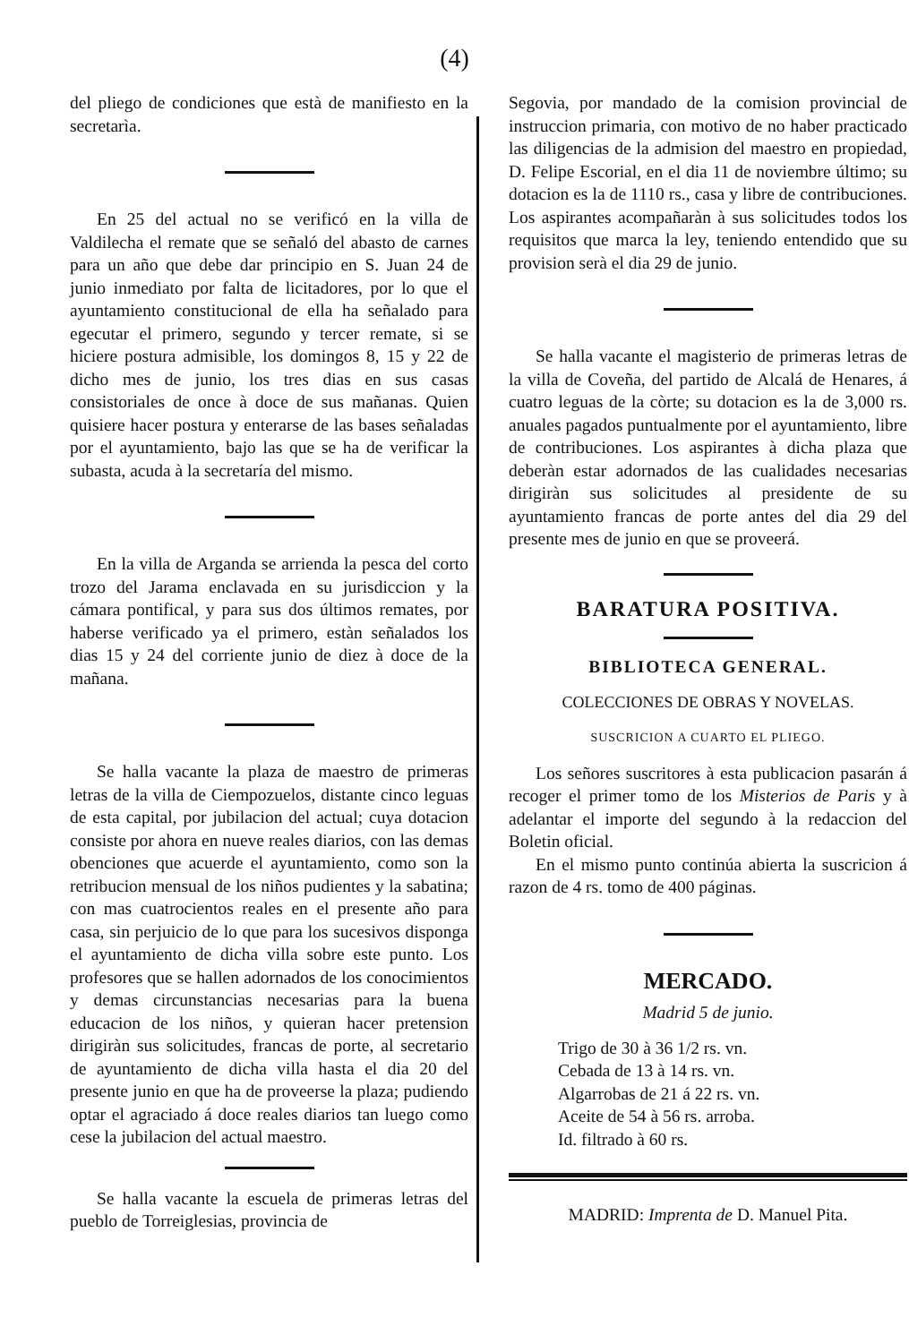(4)
del pliego de condiciones que està de manifiesto en la secretarìa.
En 25 del actual no se verificó en la villa de Valdilecha el remate que se señaló del abasto de carnes para un año que debe dar principio en S. Juan 24 de junio inmediato por falta de licitadores, por lo que el ayuntamiento constitucional de ella ha señalado para egecutar el primero, segundo y tercer remate, si se hiciere postura admisible, los domingos 8, 15 y 22 de dicho mes de junio, los tres dias en sus casas consistoriales de once à doce de sus mañanas. Quien quisiere hacer postura y enterarse de las bases señaladas por el ayuntamiento, bajo las que se ha de verificar la subasta, acuda à la secretaría del mismo.
En la villa de Arganda se arrienda la pesca del corto trozo del Jarama enclavada en su jurisdiccion y la cámara pontifical, y para sus dos últimos remates, por haberse verificado ya el primero, estàn señalados los dias 15 y 24 del corriente junio de diez à doce de la mañana.
Se halla vacante la plaza de maestro de primeras letras de la villa de Ciempozuelos, distante cinco leguas de esta capital, por jubilacion del actual; cuya dotacion consiste por ahora en nueve reales diarios, con las demas obenciones que acuerde el ayuntamiento, como son la retribucion mensual de los niños pudientes y la sabatina; con mas cuatrocientos reales en el presente año para casa, sin perjuicio de lo que para los sucesivos disponga el ayuntamiento de dicha villa sobre este punto. Los profesores que se hallen adornados de los conocimientos y demas circunstancias necesarias para la buena educacion de los niños, y quieran hacer pretension dirigiràn sus solicitudes, francas de porte, al secretario de ayuntamiento de dicha villa hasta el dia 20 del presente junio en que ha de proveerse la plaza; pudiendo optar el agraciado á doce reales diarios tan luego como cese la jubilacion del actual maestro.
Se halla vacante la escuela de primeras letras del pueblo de Torreiglesias, provincia de
Segovia, por mandado de la comision provincial de instruccion primaria, con motivo de no haber practicado las diligencias de la admision del maestro en propiedad, D. Felipe Escorial, en el dia 11 de noviembre último; su dotacion es la de 1110 rs., casa y libre de contribuciones. Los aspirantes acompañaràn à sus solicitudes todos los requisitos que marca la ley, teniendo entendido que su provision serà el dia 29 de junio.
Se halla vacante el magisterio de primeras letras de la villa de Coveña, del partido de Alcalá de Henares, á cuatro leguas de la còrte; su dotacion es la de 3,000 rs. anuales pagados puntualmente por el ayuntamiento, libre de contribuciones. Los aspirantes à dicha plaza que deberàn estar adornados de las cualidades necesarias dirigiràn sus solicitudes al presidente de su ayuntamiento francas de porte antes del dia 29 del presente mes de junio en que se proveerá.
BARATURA POSITIVA.
BIBLIOTECA GENERAL.
COLECCIONES DE OBRAS Y NOVELAS.
SUSCRICION A CUARTO EL PLIEGO.
Los señores suscritores à esta publicacion pasarán á recoger el primer tomo de los Misterios de Paris y à adelantar el importe del segundo à la redaccion del Boletin oficial.
En el mismo punto continúa abierta la suscricion á razon de 4 rs. tomo de 400 páginas.
MERCADO.
Madrid 5 de junio.
Trigo de 30 à 36 1/2 rs. vn.
Cebada de 13 à 14 rs. vn.
Algarrobas de 21 á 22 rs. vn.
Aceite de 54 à 56 rs. arroba.
Id. filtrado à 60 rs.
MADRID: Imprenta de D. Manuel Pita.